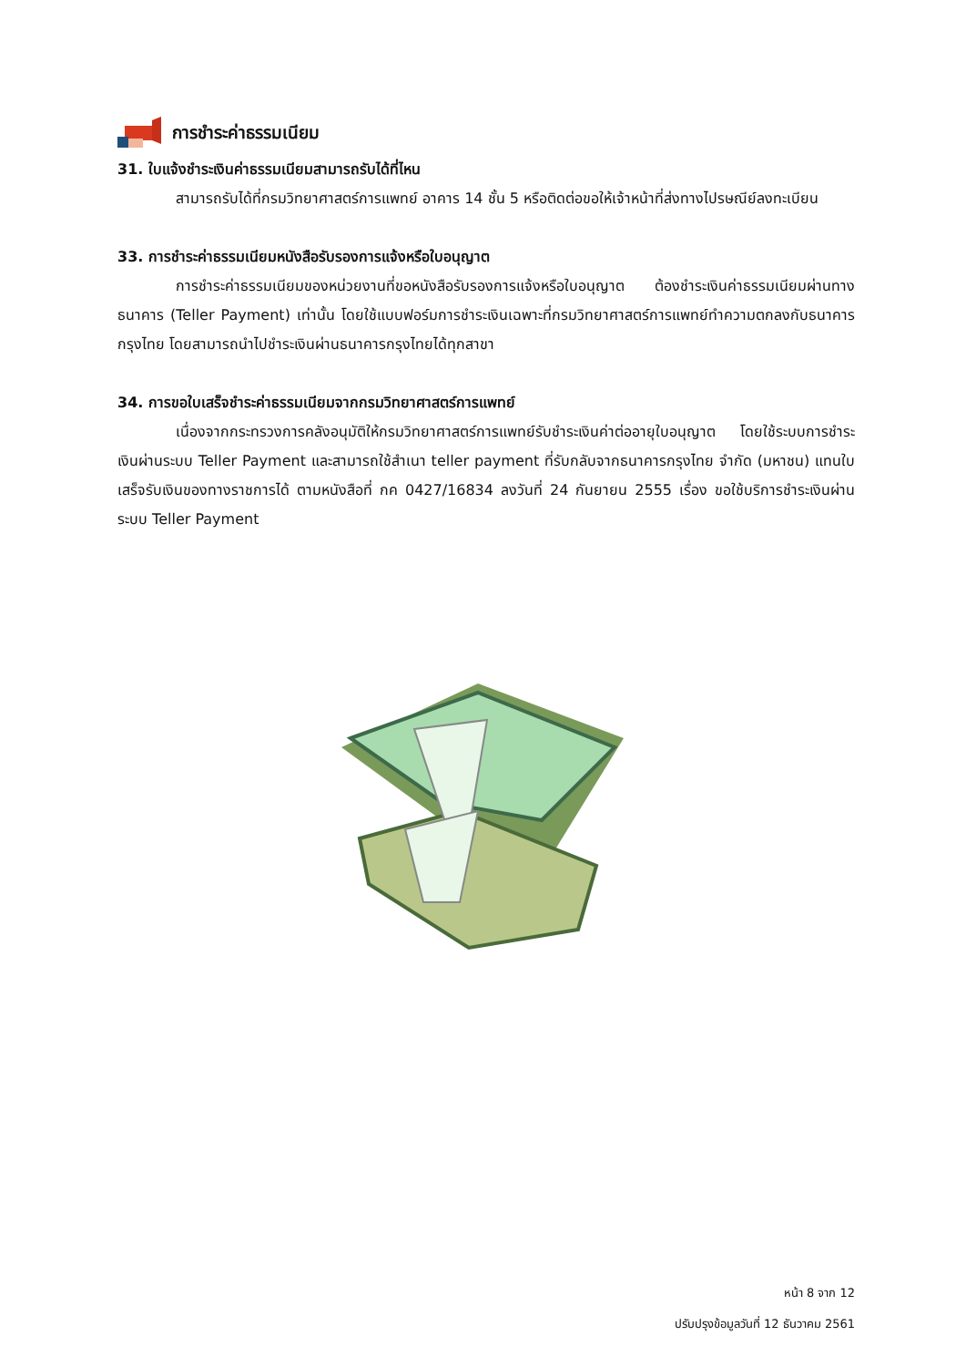การชำระค่าธรรมเนียม
31. ใบแจ้งชำระเงินค่าธรรมเนียมสามารถรับได้ที่ไหน
สามารถรับได้ที่กรมวิทยาศาสตร์การแพทย์ อาคาร 14 ชั้น 5 หรือติดต่อขอให้เจ้าหน้าที่ส่งทางไปรษณีย์ลงทะเบียน
33. การชำระค่าธรรมเนียมหนังสือรับรองการแจ้งหรือใบอนุญาต
การชำระค่าธรรมเนียมของหน่วยงานที่ขอหนังสือรับรองการแจ้งหรือใบอนุญาต ต้องชำระเงินค่าธรรมเนียมผ่านทางธนาคาร (Teller Payment) เท่านั้น โดยใช้แบบฟอร์มการชำระเงินเฉพาะที่กรมวิทยาศาสตร์การแพทย์ทำความตกลงกับธนาคารกรุงไทย โดยสามารถนำไปชำระเงินผ่านธนาคารกรุงไทยได้ทุกสาขา
34. การขอใบเสร็จชำระค่าธรรมเนียมจากกรมวิทยาศาสตร์การแพทย์
เนื่องจากกระทรวงการคลังอนุมัติให้กรมวิทยาศาสตร์การแพทย์รับชำระเงินค่าต่ออายุใบอนุญาต โดยใช้ระบบการชำระเงินผ่านระบบ Teller Payment และสามารถใช้สำเนา teller payment ที่รับกลับจากธนาคารกรุงไทย จำกัด (มหาชน) แทนใบเสร็จรับเงินของทางราชการได้ ตามหนังสือที่ กค 0427/16834 ลงวันที่ 24 กันยายน 2555 เรื่อง ขอใช้บริการชำระเงินผ่านระบบ Teller Payment
หน้า 8 จาก 12
ปรับปรุงข้อมูลวันที่ 12 ธันวาคม 2561